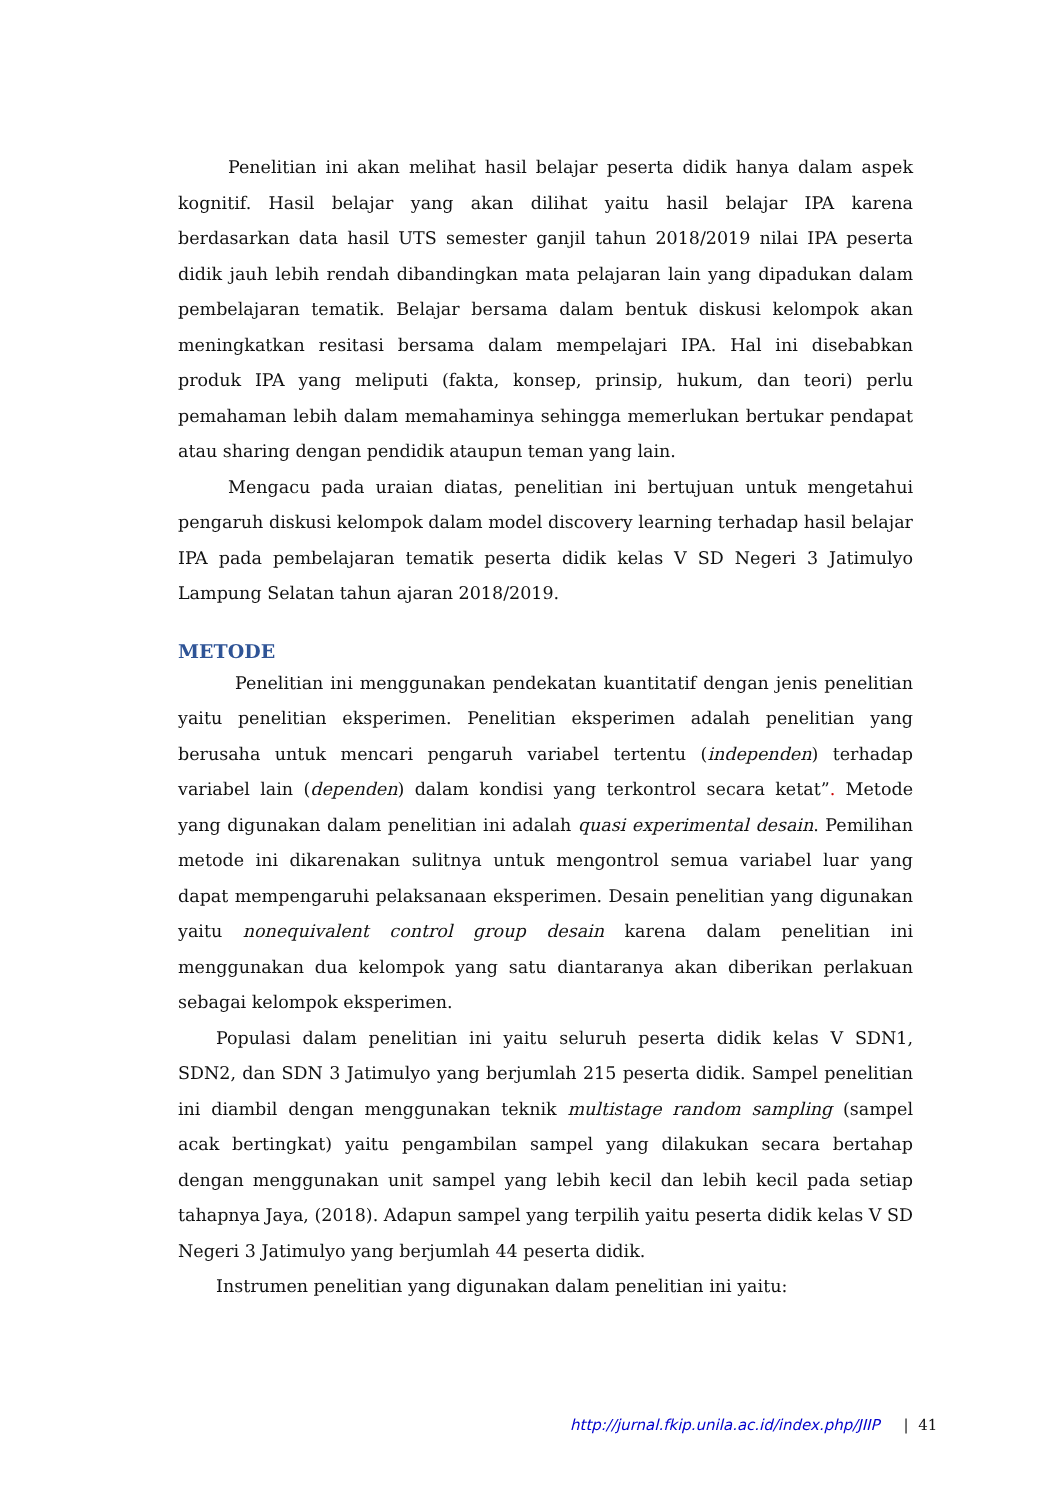Penelitian ini akan melihat hasil belajar peserta didik hanya dalam aspek kognitif. Hasil belajar yang akan dilihat yaitu hasil belajar IPA karena berdasarkan data hasil UTS semester ganjil tahun 2018/2019 nilai IPA peserta didik jauh lebih rendah dibandingkan mata pelajaran lain yang dipadukan dalam pembelajaran tematik. Belajar bersama dalam bentuk diskusi kelompok akan meningkatkan resitasi bersama dalam mempelajari IPA. Hal ini disebabkan produk IPA yang meliputi (fakta, konsep, prinsip, hukum, dan teori) perlu pemahaman lebih dalam memahaminya sehingga memerlukan bertukar pendapat atau sharing dengan pendidik ataupun teman yang lain.
Mengacu pada uraian diatas, penelitian ini bertujuan untuk mengetahui pengaruh diskusi kelompok dalam model discovery learning terhadap hasil belajar IPA pada pembelajaran tematik peserta didik kelas V SD Negeri 3 Jatimulyo Lampung Selatan tahun ajaran 2018/2019.
METODE
Penelitian ini menggunakan pendekatan kuantitatif dengan jenis penelitian yaitu penelitian eksperimen. Penelitian eksperimen adalah penelitian yang berusaha untuk mencari pengaruh variabel tertentu (independen) terhadap variabel lain (dependen) dalam kondisi yang terkontrol secara ketat”. Metode yang digunakan dalam penelitian ini adalah quasi experimental desain. Pemilihan metode ini dikarenakan sulitnya untuk mengontrol semua variabel luar yang dapat mempengaruhi pelaksanaan eksperimen. Desain penelitian yang digunakan yaitu nonequivalent control group desain karena dalam penelitian ini menggunakan dua kelompok yang satu diantaranya akan diberikan perlakuan sebagai kelompok eksperimen.
Populasi dalam penelitian ini yaitu seluruh peserta didik kelas V SDN1, SDN2, dan SDN 3 Jatimulyo yang berjumlah 215 peserta didik. Sampel penelitian ini diambil dengan menggunakan teknik multistage random sampling (sampel acak bertingkat) yaitu pengambilan sampel yang dilakukan secara bertahap dengan menggunakan unit sampel yang lebih kecil dan lebih kecil pada setiap tahapnya Jaya, (2018). Adapun sampel yang terpilih yaitu peserta didik kelas V SD Negeri 3 Jatimulyo yang berjumlah 44 peserta didik.
Instrumen penelitian yang digunakan dalam penelitian ini yaitu:
http://jurnal.fkip.unila.ac.id/index.php/JIIP | 41